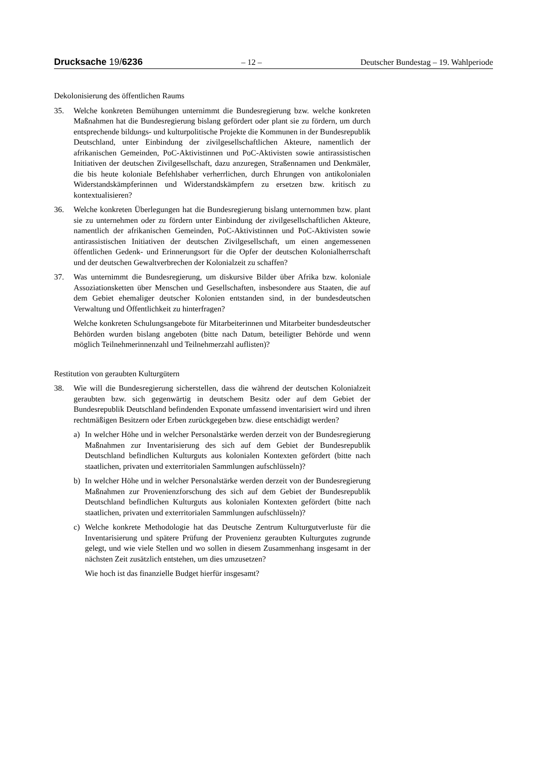Drucksache 19/6236 – 12 – Deutscher Bundestag – 19. Wahlperiode
Dekolonisierung des öffentlichen Raums
35. Welche konkreten Bemühungen unternimmt die Bundesregierung bzw. welche konkreten Maßnahmen hat die Bundesregierung bislang gefördert oder plant sie zu fördern, um durch entsprechende bildungs- und kulturpolitische Projekte die Kommunen in der Bundesrepublik Deutschland, unter Einbindung der zivilgesellschaftlichen Akteure, namentlich der afrikanischen Gemeinden, PoC-Aktivistinnen und PoC-Aktivisten sowie antirassistischen Initiativen der deutschen Zivilgesellschaft, dazu anzuregen, Straßennamen und Denkmäler, die bis heute koloniale Befehlshaber verherrlichen, durch Ehrungen von antikolonialen Widerstandskämpferinnen und Widerstandskämpfern zu ersetzen bzw. kritisch zu kontextualisieren?
36. Welche konkreten Überlegungen hat die Bundesregierung bislang unternommen bzw. plant sie zu unternehmen oder zu fördern unter Einbindung der zivilgesellschaftlichen Akteure, namentlich der afrikanischen Gemeinden, PoC-Aktivistinnen und PoC-Aktivisten sowie antirassistischen Initiativen der deutschen Zivilgesellschaft, um einen angemessenen öffentlichen Gedenk- und Erinnerungsort für die Opfer der deutschen Kolonialherrschaft und der deutschen Gewaltverbrechen der Kolonialzeit zu schaffen?
37. Was unternimmt die Bundesregierung, um diskursive Bilder über Afrika bzw. koloniale Assoziationsketten über Menschen und Gesellschaften, insbesondere aus Staaten, die auf dem Gebiet ehemaliger deutscher Kolonien entstanden sind, in der bundesdeutschen Verwaltung und Öffentlichkeit zu hinterfragen?
Welche konkreten Schulungsangebote für Mitarbeiterinnen und Mitarbeiter bundesdeutscher Behörden wurden bislang angeboten (bitte nach Datum, beteiligter Behörde und wenn möglich Teilnehmerinnenzahl und Teilnehmerzahl auflisten)?
Restitution von geraubten Kulturgütern
38. Wie will die Bundesregierung sicherstellen, dass die während der deutschen Kolonialzeit geraubten bzw. sich gegenwärtig in deutschem Besitz oder auf dem Gebiet der Bundesrepublik Deutschland befindenden Exponate umfassend inventarisiert wird und ihren rechtmäßigen Besitzern oder Erben zurückgegeben bzw. diese entschädigt werden?
a) In welcher Höhe und in welcher Personalstärke werden derzeit von der Bundesregierung Maßnahmen zur Inventarisierung des sich auf dem Gebiet der Bundesrepublik Deutschland befindlichen Kulturguts aus kolonialen Kontexten gefördert (bitte nach staatlichen, privaten und exterritorialen Sammlungen aufschlüsseln)?
b) In welcher Höhe und in welcher Personalstärke werden derzeit von der Bundesregierung Maßnahmen zur Provenienzforschung des sich auf dem Gebiet der Bundesrepublik Deutschland befindlichen Kulturguts aus kolonialen Kontexten gefördert (bitte nach staatlichen, privaten und exterritorialen Sammlungen aufschlüsseln)?
c) Welche konkrete Methodologie hat das Deutsche Zentrum Kulturgutverluste für die Inventarisierung und spätere Prüfung der Provenienz geraubten Kulturgutes zugrunde gelegt, und wie viele Stellen und wo sollen in diesem Zusammenhang insgesamt in der nächsten Zeit zusätzlich entstehen, um dies umzusetzen?
Wie hoch ist das finanzielle Budget hierfür insgesamt?